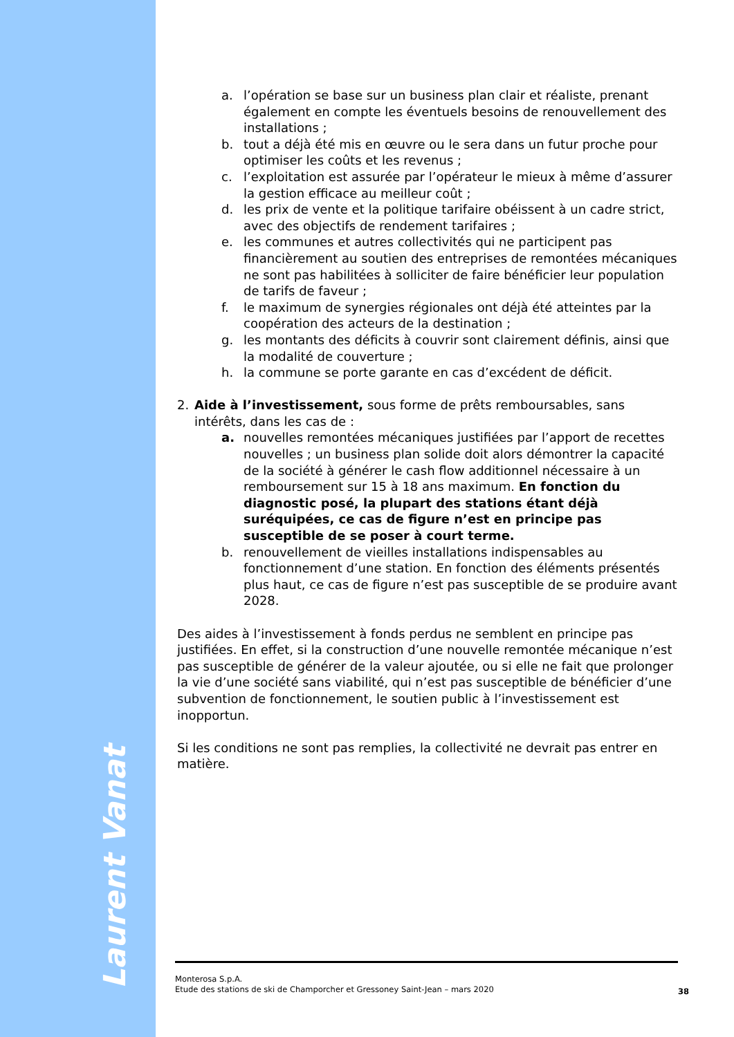Laurent Vanat
a. l’opération se base sur un business plan clair et réaliste, prenant également en compte les éventuels besoins de renouvellement des installations ;
b. tout a déjà été mis en œuvre ou le sera dans un futur proche pour optimiser les coûts et les revenus ;
c. l’exploitation est assurée par l’opérateur le mieux à même d’assurer la gestion efficace au meilleur coût ;
d. les prix de vente et la politique tarifaire obéissent à un cadre strict, avec des objectifs de rendement tarifaires ;
e. les communes et autres collectivités qui ne participent pas financièrement au soutien des entreprises de remontées mécaniques ne sont pas habilitées à solliciter de faire bénéficier leur population de tarifs de faveur ;
f. le maximum de synergies régionales ont déjà été atteintes par la coopération des acteurs de la destination ;
g. les montants des déficits à couvrir sont clairement définis, ainsi que la modalité de couverture ;
h. la commune se porte garante en cas d’excédent de déficit.
2. Aide à l’investissement, sous forme de prêts remboursables, sans intérêts, dans les cas de :
a. nouvelles remontées mécaniques justifiées par l’apport de recettes nouvelles ; un business plan solide doit alors démontrer la capacité de la société à générer le cash flow additionnel nécessaire à un remboursement sur 15 à 18 ans maximum. En fonction du diagnostic posé, la plupart des stations étant déjà suréquipées, ce cas de figure n’est en principe pas susceptible de se poser à court terme.
b. renouvellement de vieilles installations indispensables au fonctionnement d’une station. En fonction des éléments présentés plus haut, ce cas de figure n’est pas susceptible de se produire avant 2028.
Des aides à l’investissement à fonds perdus ne semblent en principe pas justifiées. En effet, si la construction d’une nouvelle remontée mécanique n’est pas susceptible de générer de la valeur ajoutée, ou si elle ne fait que prolonger la vie d’une société sans viabilité, qui n’est pas susceptible de bénéficier d’une subvention de fonctionnement, le soutien public à l’investissement est inopportun.
Si les conditions ne sont pas remplies, la collectivité ne devrait pas entrer en matière.
Monterosa S.p.A.
Etude des stations de ski de Champorcher et Gressoney Saint-Jean – mars 2020
38